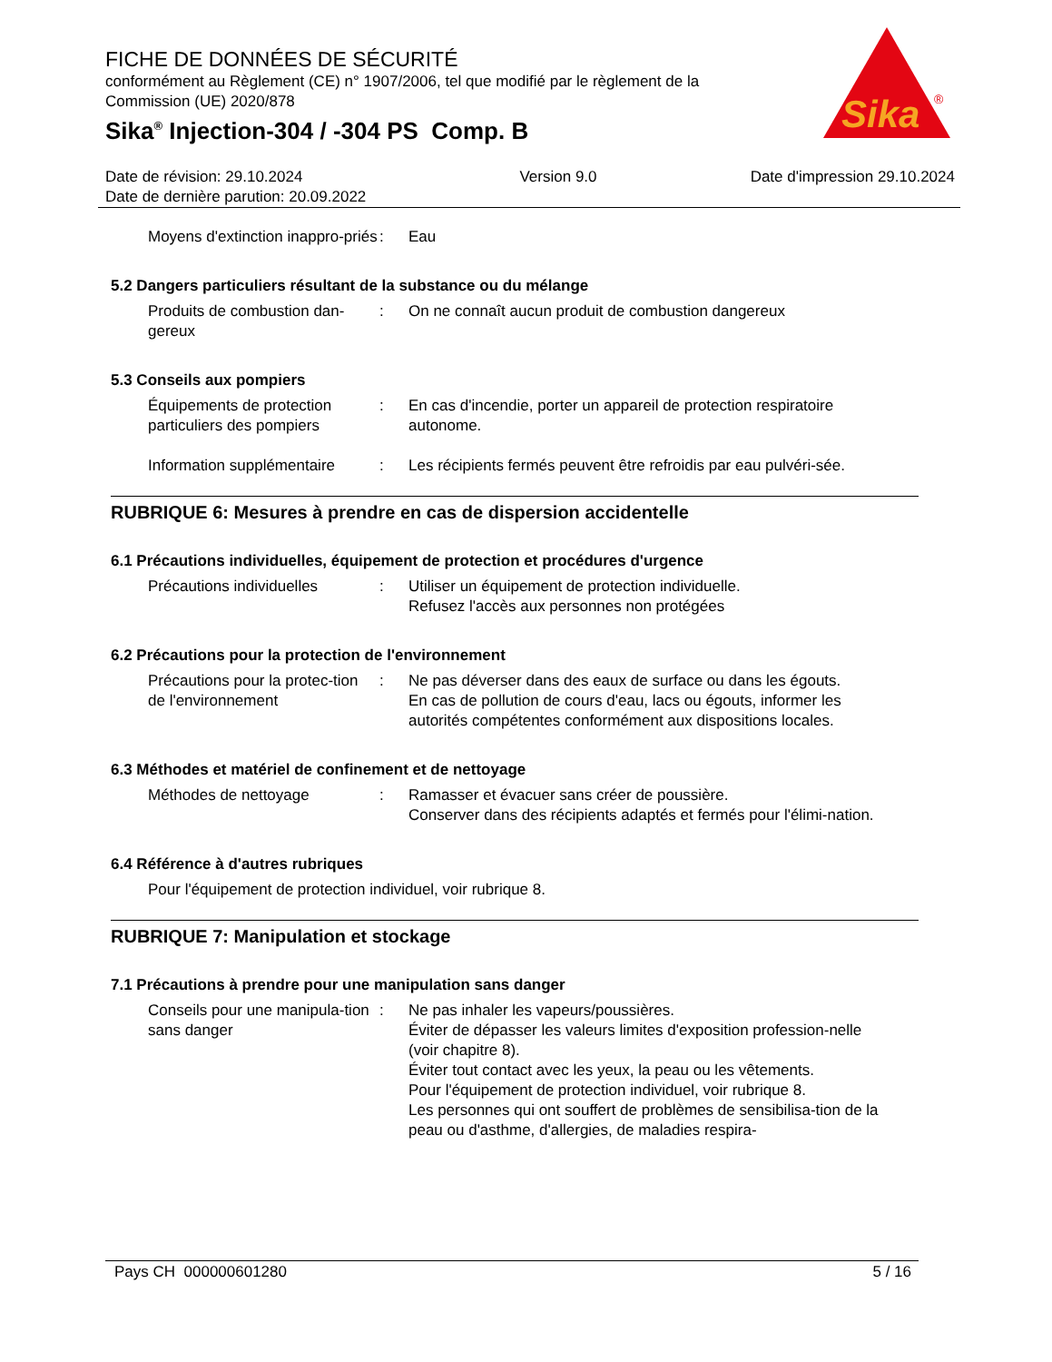FICHE DE DONNÉES DE SÉCURITÉ
conformément au Règlement (CE) n° 1907/2006, tel que modifié par le règlement de la Commission (UE) 2020/878
Sika<sup>®</sup> Injection-304 / -304 PS Comp. B
Sika
®
Date de révision: 29.10.2024
Date de dernière parution: 20.09.2022
Version 9.0 Date d'impression 29.10.2024
Moyens d'extinction inappro-priés
: Eau
5.2 Dangers particuliers résultant de la substance ou du mélange
Produits de combustion dan-gereux
: On ne connaît aucun produit de combustion dangereux
5.3 Conseils aux pompiers
Équipements de protection particuliers des pompiers
: En cas d'incendie, porter un appareil de protection respiratoire autonome.
Information supplémentaire
: Les récipients fermés peuvent être refroidis par eau pulvéri-sée.
RUBRIQUE 6: Mesures à prendre en cas de dispersion accidentelle
6.1 Précautions individuelles, équipement de protection et procédures d'urgence
Précautions individuelles : Utiliser un équipement de protection individuelle.
Refusez l'accès aux personnes non protégées
6.2 Précautions pour la protection de l'environnement
Précautions pour la protec-tion de l'environnement
: Ne pas déverser dans des eaux de surface ou dans les égouts.
En cas de pollution de cours d'eau, lacs ou égouts, informer les autorités compétentes conformément aux dispositions locales.
6.3 Méthodes et matériel de confinement et de nettoyage
Méthodes de nettoyage : Ramasser et évacuer sans créer de poussière.
Conserver dans des récipients adaptés et fermés pour l'élimi-nation.
6.4 Référence à d'autres rubriques
Pour l'équipement de protection individuel, voir rubrique 8.
RUBRIQUE 7: Manipulation et stockage
7.1 Précautions à prendre pour une manipulation sans danger
Conseils pour une manipula-tion sans danger
: Ne pas inhaler les vapeurs/poussières.
Éviter de dépasser les valeurs limites d'exposition profession-nelle (voir chapitre 8).
Éviter tout contact avec les yeux, la peau ou les vêtements.
Pour l'équipement de protection individuel, voir rubrique 8.
Les personnes qui ont souffert de problèmes de sensibilisa-tion de la peau ou d'asthme, d'allergies, de maladies respira-
Pays CH 000000601280 5 / 16